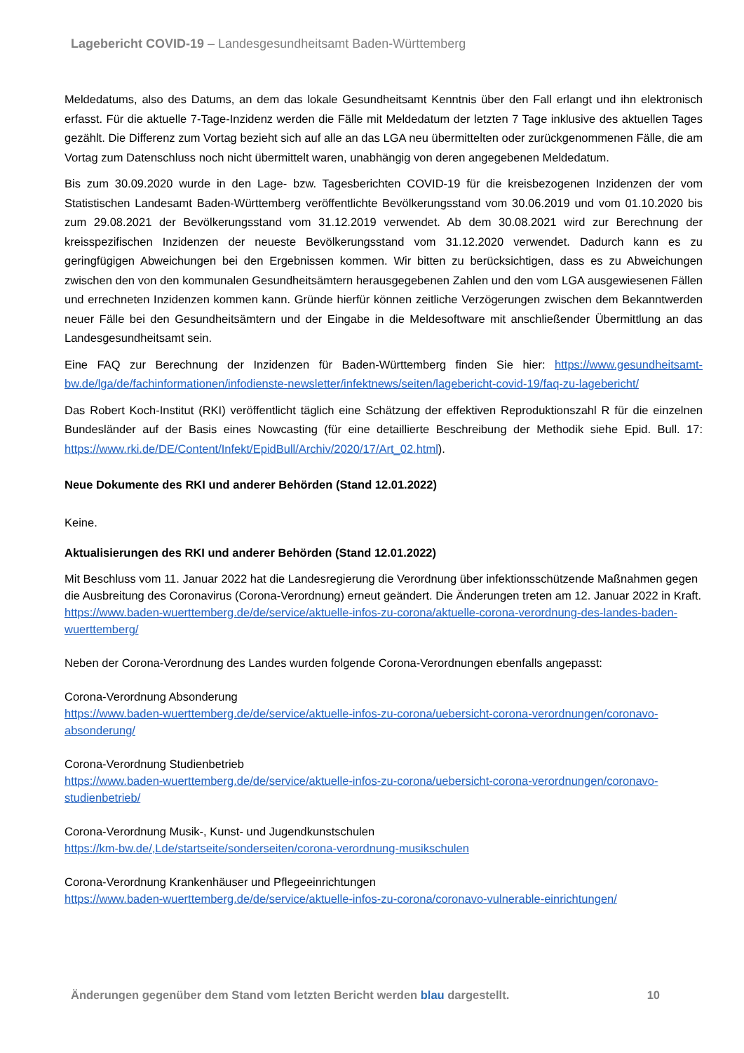Lagebericht COVID-19 – Landesgesundheitsamt Baden-Württemberg
Meldedatums, also des Datums, an dem das lokale Gesundheitsamt Kenntnis über den Fall erlangt und ihn elektronisch erfasst. Für die aktuelle 7-Tage-Inzidenz werden die Fälle mit Meldedatum der letzten 7 Tage inklusive des aktuellen Tages gezählt. Die Differenz zum Vortag bezieht sich auf alle an das LGA neu übermittelten oder zurückgenommenen Fälle, die am Vortag zum Datenschluss noch nicht übermittelt waren, unabhängig von deren angegebenen Meldedatum.
Bis zum 30.09.2020 wurde in den Lage- bzw. Tagesberichten COVID-19 für die kreisbezogenen Inzidenzen der vom Statistischen Landesamt Baden-Württemberg veröffentlichte Bevölkerungsstand vom 30.06.2019 und vom 01.10.2020 bis zum 29.08.2021 der Bevölkerungsstand vom 31.12.2019 verwendet. Ab dem 30.08.2021 wird zur Berechnung der kreisspezifischen Inzidenzen der neueste Bevölkerungsstand vom 31.12.2020 verwendet. Dadurch kann es zu geringfügigen Abweichungen bei den Ergebnissen kommen. Wir bitten zu berücksichtigen, dass es zu Abweichungen zwischen den von den kommunalen Gesundheitsämtern herausgegebenen Zahlen und den vom LGA ausgewiesenen Fällen und errechneten Inzidenzen kommen kann. Gründe hierfür können zeitliche Verzögerungen zwischen dem Bekanntwerden neuer Fälle bei den Gesundheitsämtern und der Eingabe in die Meldesoftware mit anschließender Übermittlung an das Landesgesundheitsamt sein.
Eine FAQ zur Berechnung der Inzidenzen für Baden-Württemberg finden Sie hier: https://www.gesundheitsamt-bw.de/lga/de/fachinformationen/infodienste-newsletter/infektnews/seiten/lagebericht-covid-19/faq-zu-lagebericht/
Das Robert Koch-Institut (RKI) veröffentlicht täglich eine Schätzung der effektiven Reproduktionszahl R für die einzelnen Bundesländer auf der Basis eines Nowcasting (für eine detaillierte Beschreibung der Methodik siehe Epid. Bull. 17: https://www.rki.de/DE/Content/Infekt/EpidBull/Archiv/2020/17/Art_02.html).
Neue Dokumente des RKI und anderer Behörden (Stand 12.01.2022)
Keine.
Aktualisierungen des RKI und anderer Behörden (Stand 12.01.2022)
Mit Beschluss vom 11. Januar 2022 hat die Landesregierung die Verordnung über infektionsschützende Maßnahmen gegen die Ausbreitung des Coronavirus (Corona-Verordnung) erneut geändert. Die Änderungen treten am 12. Januar 2022 in Kraft.
https://www.baden-wuerttemberg.de/de/service/aktuelle-infos-zu-corona/aktuelle-corona-verordnung-des-landes-baden-wuerttemberg/
Neben der Corona-Verordnung des Landes wurden folgende Corona-Verordnungen ebenfalls angepasst:
Corona-Verordnung Absonderung
https://www.baden-wuerttemberg.de/de/service/aktuelle-infos-zu-corona/uebersicht-corona-verordnungen/coronavo-absonderung/
Corona-Verordnung Studienbetrieb
https://www.baden-wuerttemberg.de/de/service/aktuelle-infos-zu-corona/uebersicht-corona-verordnungen/coronavo-studienbetrieb/
Corona-Verordnung Musik-, Kunst- und Jugendkunstschulen
https://km-bw.de/,Lde/startseite/sonderseiten/corona-verordnung-musikschulen
Corona-Verordnung Krankenhäuser und Pflegeeinrichtungen
https://www.baden-wuerttemberg.de/de/service/aktuelle-infos-zu-corona/coronavo-vulnerable-einrichtungen/
Änderungen gegenüber dem Stand vom letzten Bericht werden blau dargestellt. 10